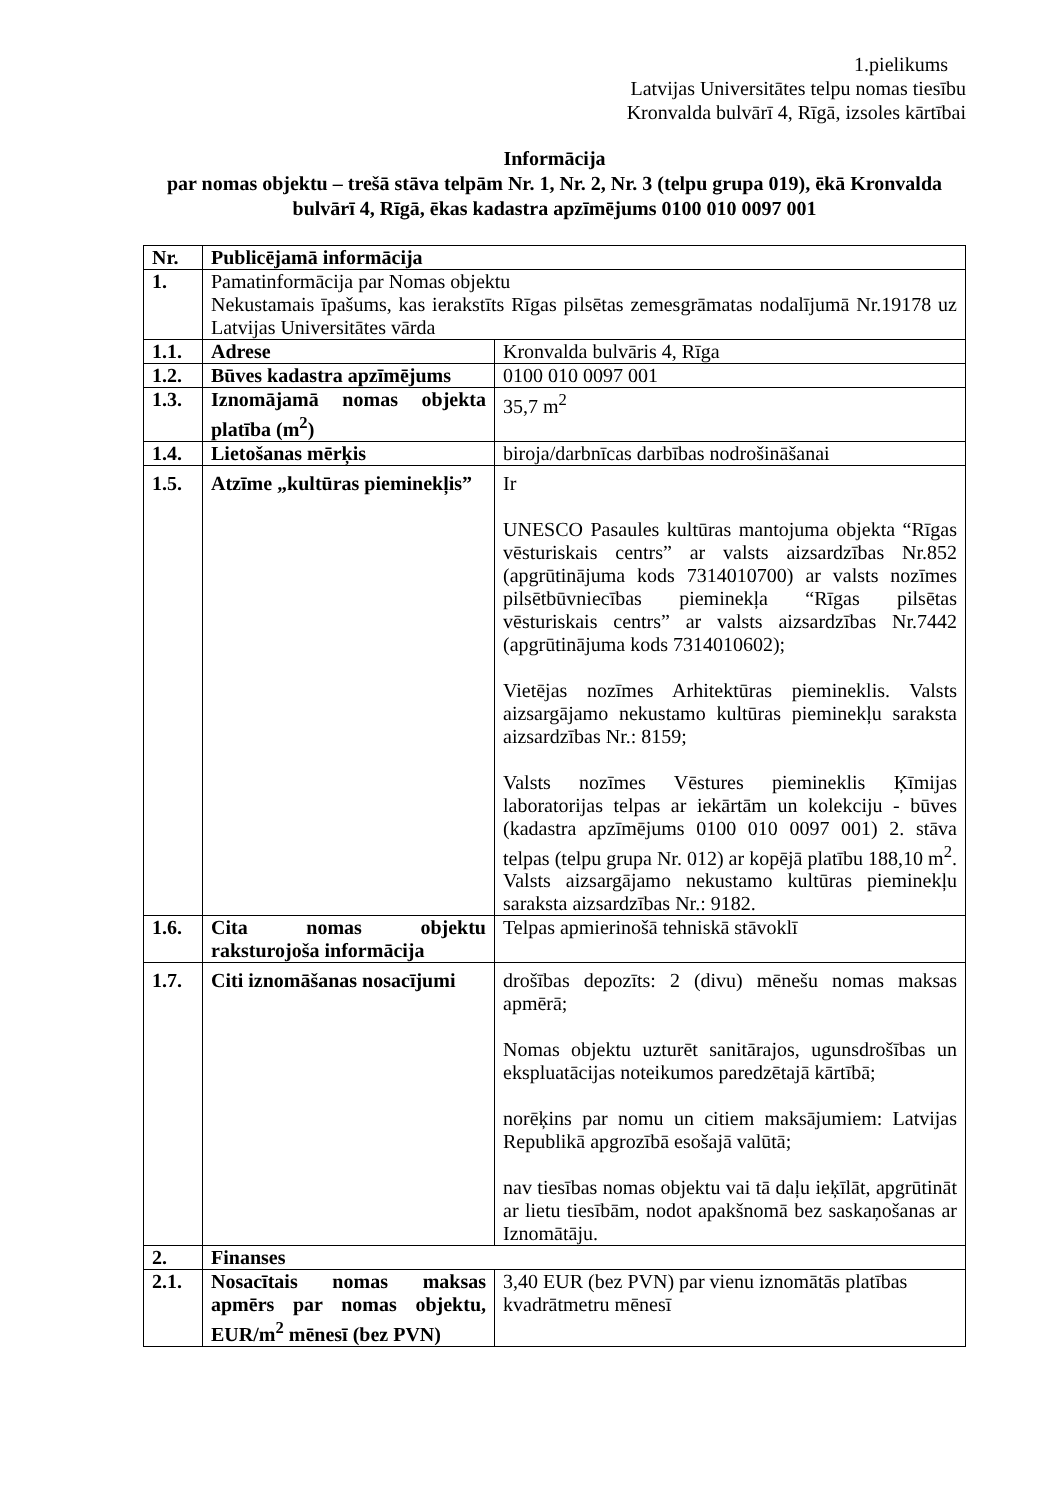1.pielikums
Latvijas Universitātes telpu nomas tiesību
Kronvalda bulvārī 4, Rīgā, izsoles kārtībai
Informācija
par nomas objektu – trešā stāva telpām Nr. 1, Nr. 2, Nr. 3 (telpu grupa 019), ēkā Kronvalda bulvārī 4, Rīgā, ēkas kadastra apzīmējums 0100 010 0097 001
| Nr. | Publicējamā informācija | |
| --- | --- | --- |
| 1. | Pamatinformācija par Nomas objektu Nekustamais īpašums, kas ierakstīts Rīgas pilsētas zemesgrāmatas nodalījumā Nr.19178 uz Latvijas Universitātes vārda | |
| 1.1. | Adrese | Kronvalda bulvāris 4, Rīga |
| 1.2. | Būves kadastra apzīmējums | 0100 010 0097 001 |
| 1.3. | Iznomājamā nomas objekta platība (m<sup>2</sup>) | 35,7 m<sup>2</sup> |
| 1.4. | Lietošanas mērķis | biroja/darbnīcas darbības nodrošināšanai |
| 1.5. | Atzīme „kultūras pieminekļis” | Ir UNESCO Pasaules kultūras mantojuma objekta “Rīgas vēsturiskais centrs” ar valsts aizsardzības Nr.852 (apgrūtinājuma kods 7314010700) ar valsts nozīmes pilsētbūvniecības pieminekļa “Rīgas pilsētas vēsturiskais centrs” ar valsts aizsardzības Nr.7442 (apgrūtinājuma kods 7314010602); Vietējas nozīmes Arhitektūras piemineklis. Valsts aizsargājamo nekustamo kultūras pieminekļu saraksta aizsardzības Nr.: 8159; Valsts nozīmes Vēstures piemineklis Ķīmijas laboratorijas telpas ar iekārtām un kolekciju - būves (kadastra apzīmējums 0100 010 0097 001) 2. stāva telpas (telpu grupa Nr. 012) ar kopējā platību 188,10 m<sup>2</sup>. Valsts aizsargājamo nekustamo kultūras pieminekļu saraksta aizsardzības Nr.: 9182. |
| 1.6. | Cita nomas objektu raksturojoša informācija | Telpas apmierinošā tehniskā stāvoklī |
| 1.7. | Citi iznomāšanas nosacījumi | drošības depozīts: 2 (divu) mēnešu nomas maksas apmērā; Nomas objektu uzturēt sanitārajos, ugunsdrošības un ekspluatācijas noteikumos paredzētajā kārtībā; norēķins par nomu un citiem maksājumiem: Latvijas Republikā apgrozībā esošajā valūtā; nav tiesības nomas objektu vai tā daļu ieķīlāt, apgrūtināt ar lietu tiesībām, nodot apakšnomā bez saskaņošanas ar Iznomātāju. |
| 2. | Finanses | |
| 2.1. | Nosacītais nomas maksas apmērs par nomas objektu, EUR/m<sup>2</sup> mēnesī (bez PVN) | 3,40 EUR (bez PVN) par vienu iznomātās platības kvadrātmetru mēnesī |